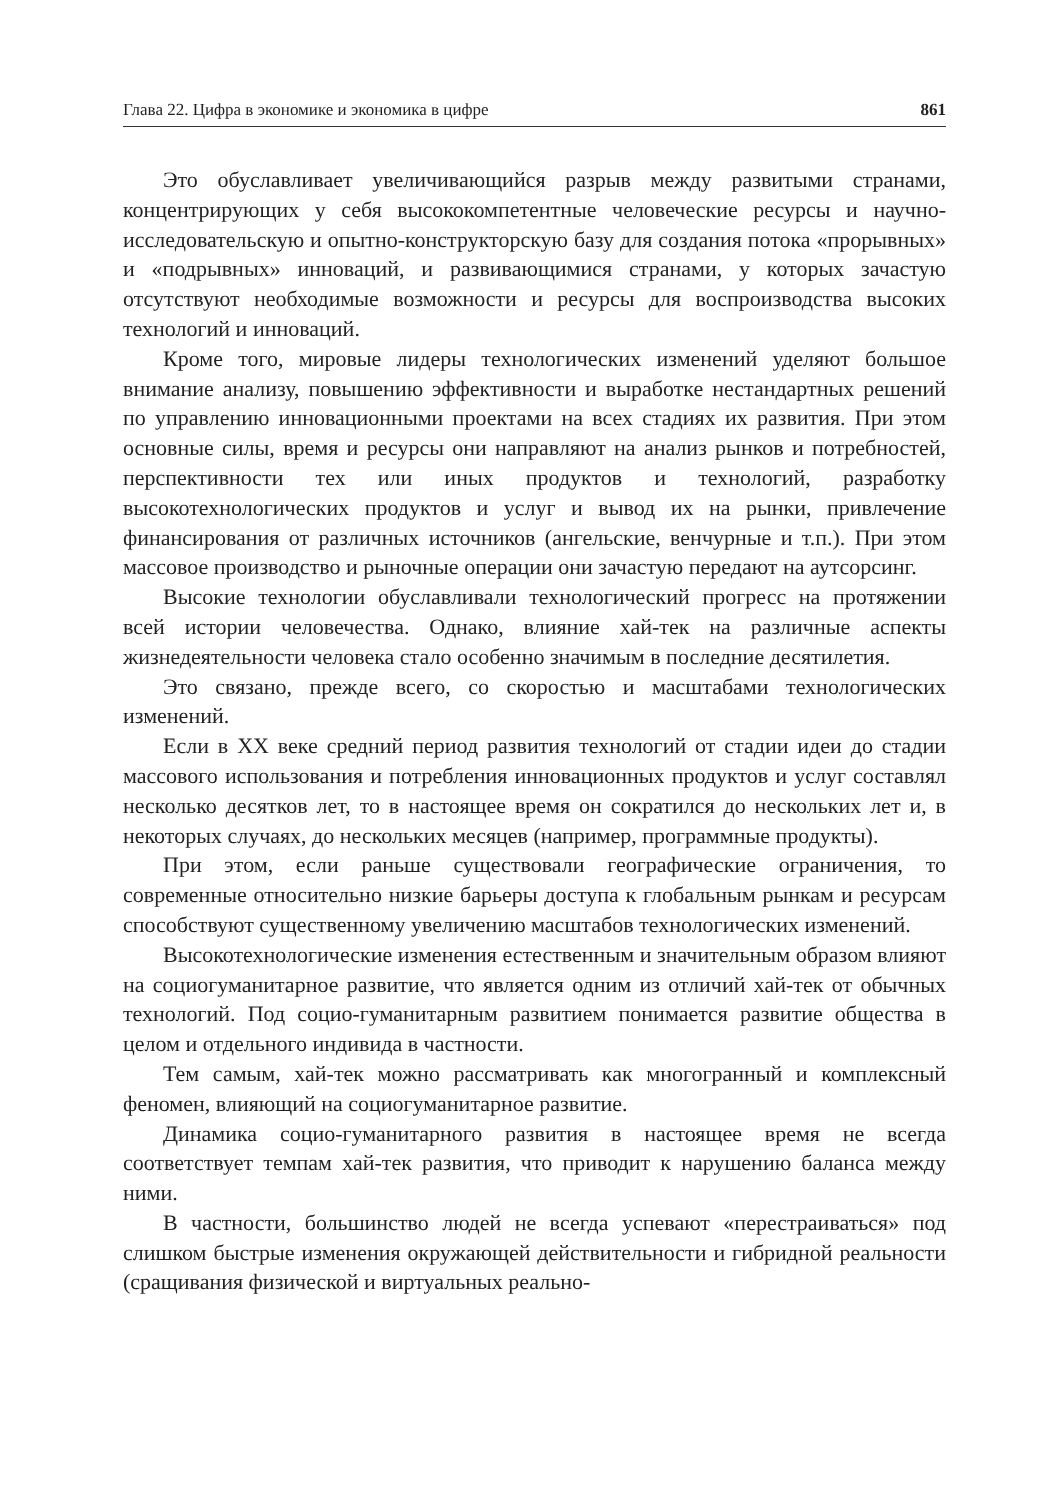Глава 22. Цифра в экономике и экономика в цифре 861
Это обуславливает увеличивающийся разрыв между развитыми странами, концентрирующих у себя высококомпетентные человеческие ресурсы и научно-исследовательскую и опытно-конструкторскую базу для создания потока «прорывных» и «подрывных» инноваций, и развивающимися странами, у которых зачастую отсутствуют необходимые возможности и ресурсы для воспроизводства высоких технологий и инноваций.
Кроме того, мировые лидеры технологических изменений уделяют большое внимание анализу, повышению эффективности и выработке нестандартных решений по управлению инновационными проектами на всех стадиях их развития. При этом основные силы, время и ресурсы они направляют на анализ рынков и потребностей, перспективности тех или иных продуктов и технологий, разработку высокотехнологических продуктов и услуг и вывод их на рынки, привлечение финансирования от различных источников (ангельские, венчурные и т.п.). При этом массовое производство и рыночные операции они зачастую передают на аутсорсинг.
Высокие технологии обуславливали технологический прогресс на протяжении всей истории человечества. Однако, влияние хай-тек на различные аспекты жизнедеятельности человека стало особенно значимым в последние десятилетия.
Это связано, прежде всего, со скоростью и масштабами технологических изменений.
Если в XX веке средний период развития технологий от стадии идеи до стадии массового использования и потребления инновационных продуктов и услуг составлял несколько десятков лет, то в настоящее время он сократился до нескольких лет и, в некоторых случаях, до нескольких месяцев (например, программные продукты).
При этом, если раньше существовали географические ограничения, то современные относительно низкие барьеры доступа к глобальным рынкам и ресурсам способствуют существенному увеличению масштабов технологических изменений.
Высокотехнологические изменения естественным и значительным образом влияют на социогуманитарное развитие, что является одним из отличий хай-тек от обычных технологий. Под социо-гуманитарным развитием понимается развитие общества в целом и отдельного индивида в частности.
Тем самым, хай-тек можно рассматривать как многогранный и комплексный феномен, влияющий на социогуманитарное развитие.
Динамика социо-гуманитарного развития в настоящее время не всегда соответствует темпам хай-тек развития, что приводит к нарушению баланса между ними.
В частности, большинство людей не всегда успевают «перестраиваться» под слишком быстрые изменения окружающей действительности и гибридной реальности (сращивания физической и виртуальных реально-